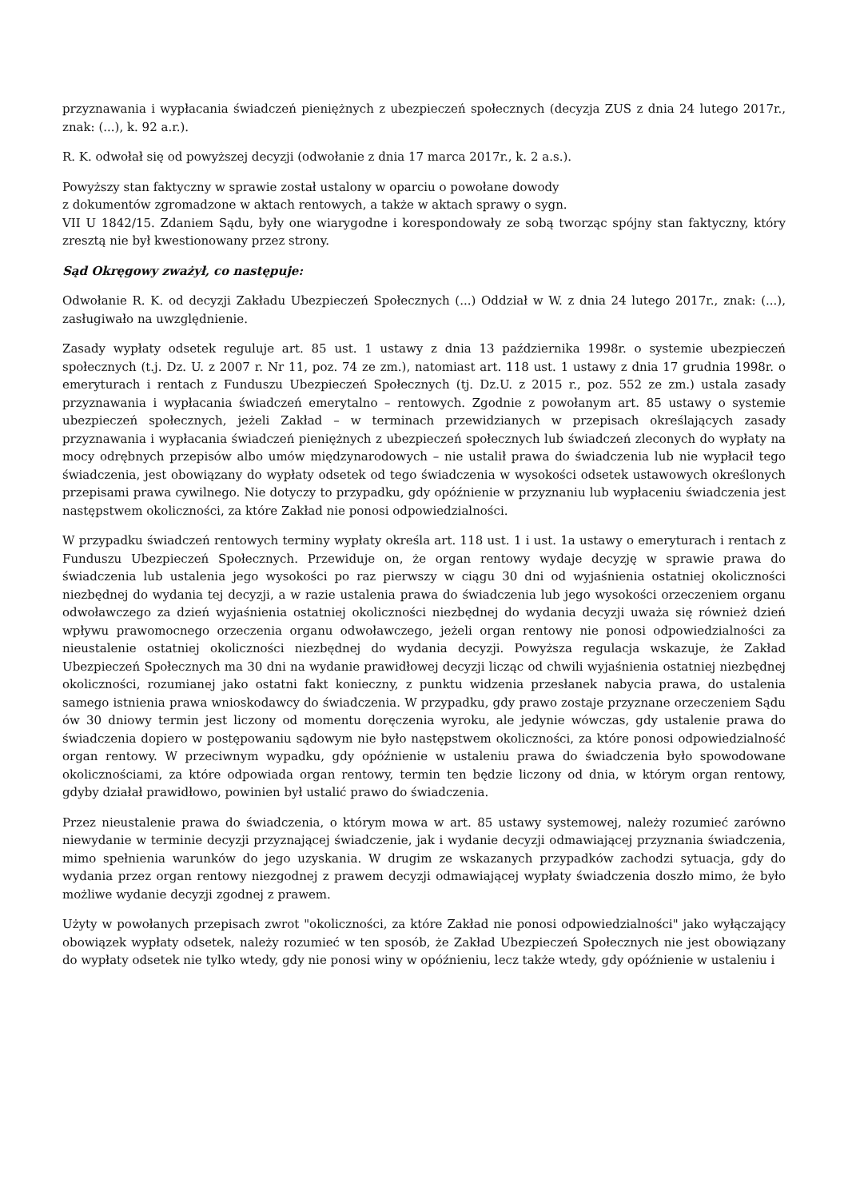przyznawania i wypłacania świadczeń pieniężnych z ubezpieczeń społecznych (decyzja ZUS z dnia 24 lutego 2017r., znak: (...), k. 92 a.r.).
R. K. odwołał się od powyższej decyzji (odwołanie z dnia 17 marca 2017r., k. 2 a.s.).
Powyższy stan faktyczny w sprawie został ustalony w oparciu o powołane dowody
z dokumentów zgromadzone w aktach rentowych, a także w aktach sprawy o sygn.
VII U 1842/15. Zdaniem Sądu, były one wiarygodne i korespondowały ze sobą tworząc spójny stan faktyczny, który zresztą nie był kwestionowany przez strony.
Sąd Okręgowy zważył, co następuje:
Odwołanie R. K. od decyzji Zakładu Ubezpieczeń Społecznych (...) Oddział w W. z dnia 24 lutego 2017r., znak: (...), zasługiwało na uwzględnienie.
Zasady wypłaty odsetek reguluje art. 85 ust. 1 ustawy z dnia 13 października 1998r. o systemie ubezpieczeń społecznych (t.j. Dz. U. z 2007 r. Nr 11, poz. 74 ze zm.), natomiast art. 118 ust. 1 ustawy z dnia 17 grudnia 1998r. o emeryturach i rentach z Funduszu Ubezpieczeń Społecznych (tj. Dz.U. z 2015 r., poz. 552 ze zm.) ustala zasady przyznawania i wypłacania świadczeń emerytalno – rentowych. Zgodnie z powołanym art. 85 ustawy o systemie ubezpieczeń społecznych, jeżeli Zakład – w terminach przewidzianych w przepisach określających zasady przyznawania i wypłacania świadczeń pieniężnych z ubezpieczeń społecznych lub świadczeń zleconych do wypłaty na mocy odrębnych przepisów albo umów międzynarodowych – nie ustalił prawa do świadczenia lub nie wypłacił tego świadczenia, jest obowiązany do wypłaty odsetek od tego świadczenia w wysokości odsetek ustawowych określonych przepisami prawa cywilnego. Nie dotyczy to przypadku, gdy opóźnienie w przyznaniu lub wypłaceniu świadczenia jest następstwem okoliczności, za które Zakład nie ponosi odpowiedzialności.
W przypadku świadczeń rentowych terminy wypłaty określa art. 118 ust. 1 i ust. 1a ustawy o emeryturach i rentach z Funduszu Ubezpieczeń Społecznych. Przewiduje on, że organ rentowy wydaje decyzję w sprawie prawa do świadczenia lub ustalenia jego wysokości po raz pierwszy w ciągu 30 dni od wyjaśnienia ostatniej okoliczności niezbędnej do wydania tej decyzji, a w razie ustalenia prawa do świadczenia lub jego wysokości orzeczeniem organu odwoławczego za dzień wyjaśnienia ostatniej okoliczności niezbędnej do wydania decyzji uważa się również dzień wpływu prawomocnego orzeczenia organu odwoławczego, jeżeli organ rentowy nie ponosi odpowiedzialności za nieustalenie ostatniej okoliczności niezbędnej do wydania decyzji. Powyższa regulacja wskazuje, że Zakład Ubezpieczeń Społecznych ma 30 dni na wydanie prawidłowej decyzji licząc od chwili wyjaśnienia ostatniej niezbędnej okoliczności, rozumianej jako ostatni fakt konieczny, z punktu widzenia przesłanek nabycia prawa, do ustalenia samego istnienia prawa wnioskodawcy do świadczenia. W przypadku, gdy prawo zostaje przyznane orzeczeniem Sądu ów 30 dniowy termin jest liczony od momentu doręczenia wyroku, ale jedynie wówczas, gdy ustalenie prawa do świadczenia dopiero w postępowaniu sądowym nie było następstwem okoliczności, za które ponosi odpowiedzialność organ rentowy. W przeciwnym wypadku, gdy opóźnienie w ustaleniu prawa do świadczenia było spowodowane okolicznościami, za które odpowiada organ rentowy, termin ten będzie liczony od dnia, w którym organ rentowy, gdyby działał prawidłowo, powinien był ustalić prawo do świadczenia.
Przez nieustalenie prawa do świadczenia, o którym mowa w art. 85 ustawy systemowej, należy rozumieć zarówno niewydanie w terminie decyzji przyznającej świadczenie, jak i wydanie decyzji odmawiającej przyznania świadczenia, mimo spełnienia warunków do jego uzyskania. W drugim ze wskazanych przypadków zachodzi sytuacja, gdy do wydania przez organ rentowy niezgodnej z prawem decyzji odmawiającej wypłaty świadczenia doszło mimo, że było możliwe wydanie decyzji zgodnej z prawem.
Użyty w powołanych przepisach zwrot "okoliczności, za które Zakład nie ponosi odpowiedzialności" jako wyłączający obowiązek wypłaty odsetek, należy rozumieć w ten sposób, że Zakład Ubezpieczeń Społecznych nie jest obowiązany do wypłaty odsetek nie tylko wtedy, gdy nie ponosi winy w opóźnieniu, lecz także wtedy, gdy opóźnienie w ustaleniu i